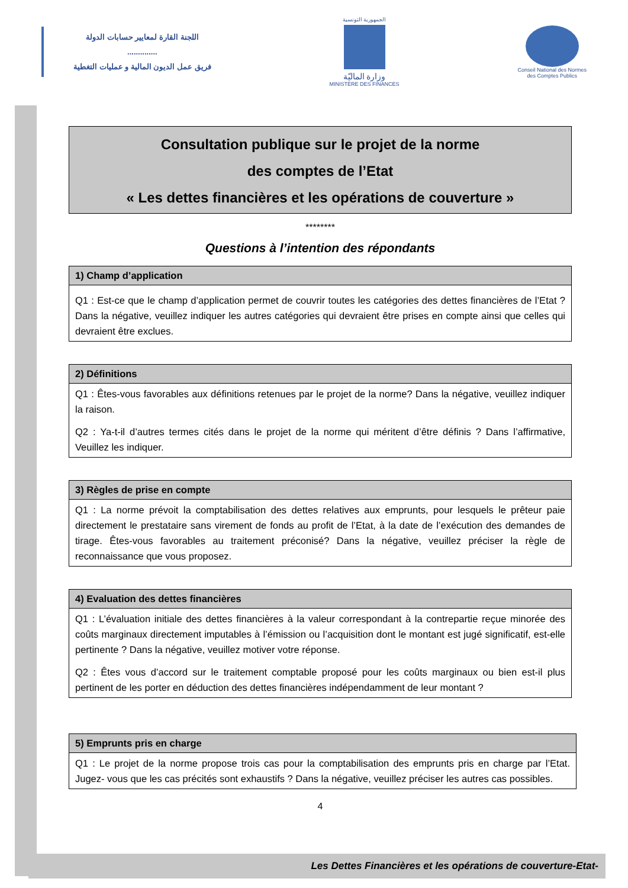اللجنة القارة لمعايير حسابات الدولة
..............
فريق عمل الديون المالية و عمليات التغطية
الجمهورية التونسية
وزارة الماليّة
MINISTÈRE DES FINANCES
Conseil National des Normes
des Comptes Publics
Consultation publique sur le projet de la norme
des comptes de l’Etat
« Les dettes financières et les opérations de couverture »
********
Questions à l’intention des répondants
| 1) Champ d’application |
| --- |
| Q1 : Est-ce que le champ d’application permet de couvrir toutes les catégories des dettes financières de l’Etat ? Dans la négative, veuillez indiquer les autres catégories qui devraient être prises en compte ainsi que celles qui devraient être exclues. |
| 2) Définitions |
| --- |
| Q1 : Êtes-vous favorables aux définitions retenues par le projet de la norme? Dans la négative, veuillez indiquer la raison. Q2 : Ya-t-il d’autres termes cités dans le projet de la norme qui méritent d’être définis ? Dans l’affirmative, Veuillez les indiquer. |
| 3) Règles de prise en compte |
| --- |
| Q1 : La norme prévoit la comptabilisation des dettes relatives aux emprunts, pour lesquels le prêteur paie directement le prestataire sans virement de fonds au profit de l’Etat, à la date de l’exécution des demandes de tirage. Êtes-vous favorables au traitement préconisé? Dans la négative, veuillez préciser la règle de reconnaissance que vous proposez. |
| 4) Evaluation des dettes financières |
| --- |
| Q1 : L’évaluation initiale des dettes financières à la valeur correspondant à la contrepartie reçue minorée des coûts marginaux directement imputables à l’émission ou l’acquisition dont le montant est jugé significatif, est-elle pertinente ? Dans la négative, veuillez motiver votre réponse. Q2 : Êtes vous d’accord sur le traitement comptable proposé pour les coûts marginaux ou bien est-il plus pertinent de les porter en déduction des dettes financières indépendamment de leur montant ? |
| 5) Emprunts pris en charge |
| --- |
| Q1 : Le projet de la norme propose trois cas pour la comptabilisation des emprunts pris en charge par l’Etat. Jugez- vous que les cas précités sont exhaustifs ? Dans la négative, veuillez préciser les autres cas possibles. |
4
Les Dettes Financières et les opérations de couverture-Etat-